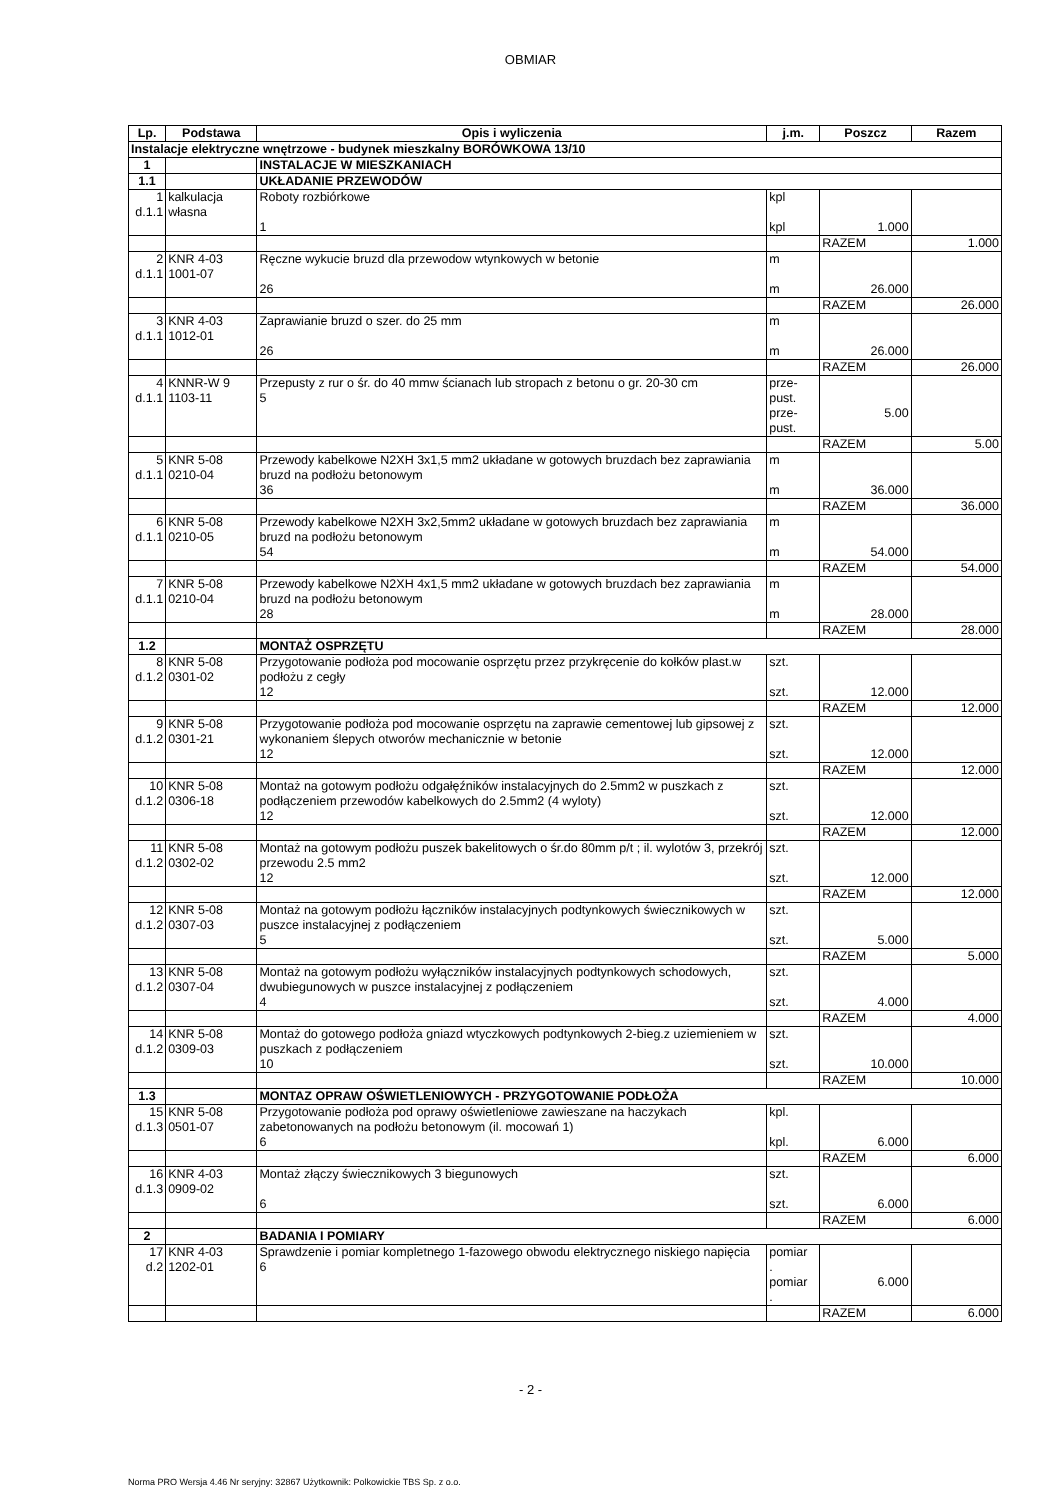OBMIAR
| Lp. | Podstawa | Opis i wyliczenia | j.m. | Poszcz | Razem |
| --- | --- | --- | --- | --- | --- |
| Instalacje elektryczne wnętrzowe - budynek mieszkalny BORÓWKOWA 13/10 | | | | | |
| 1 | | INSTALACJE W MIESZKANIACH | | | |
| 1.1 | | UKŁADANIE PRZEWODÓW | | | |
| 1 d.1.1 | kalkulacja własna | Roboty rozbiórkowe 1 | kpl kpl | 1.000 | |
| | | | | RAZEM | 1.000 |
| 2 d.1.1 | KNR 4-03 1001-07 | Ręczne wykucie bruzd dla przewodow wtynkowych w betonie 26 | m m | 26.000 | |
| | | | | RAZEM | 26.000 |
| 3 d.1.1 | KNR 4-03 1012-01 | Zaprawianie bruzd o szer. do 25 mm 26 | m m | 26.000 | |
| | | | | RAZEM | 26.000 |
| 4 d.1.1 | KNNR-W 9 1103-11 | Przepusty z rur o śr. do 40 mmw ścianach lub stropach z betonu o gr. 20-30 cm 5 | prze- pust. prze- pust. | 5.00 | |
| | | | | RAZEM | 5.00 |
| 5 d.1.1 | KNR 5-08 0210-04 | Przewody kabelkowe N2XH 3x1,5 mm2 układane w gotowych bruzdach bez zaprawiania bruzd na podłożu betonowym 36 | m m | 36.000 | |
| | | | | RAZEM | 36.000 |
| 6 d.1.1 | KNR 5-08 0210-05 | Przewody kabelkowe N2XH 3x2,5mm2 układane w gotowych bruzdach bez zaprawiania bruzd na podłożu betonowym 54 | m m | 54.000 | |
| | | | | RAZEM | 54.000 |
| 7 d.1.1 | KNR 5-08 0210-04 | Przewody kabelkowe N2XH 4x1,5 mm2 układane w gotowych bruzdach bez zaprawiania bruzd na podłożu betonowym 28 | m m | 28.000 | |
| | | | | RAZEM | 28.000 |
| 1.2 | | MONTAŻ OSPRZĘTU | | | |
| 8 d.1.2 | KNR 5-08 0301-02 | Przygotowanie podłoża pod mocowanie osprzętu przez przykręcenie do kołków plast.w podłożu z cegły 12 | szt. szt. | 12.000 | |
| | | | | RAZEM | 12.000 |
| 9 d.1.2 | KNR 5-08 0301-21 | Przygotowanie podłoża pod mocowanie osprzętu na zaprawie cementowej lub gipsowej z wykonaniem ślepych otworów mechanicznie w betonie 12 | szt. szt. | 12.000 | |
| | | | | RAZEM | 12.000 |
| 10 d.1.2 | KNR 5-08 0306-18 | Montaż na gotowym podłożu odgałęźników instalacyjnych do 2.5mm2 w puszkach z podłączeniem przewodów kabelkowych do 2.5mm2 (4 wyloty) 12 | szt. szt. | 12.000 | |
| | | | | RAZEM | 12.000 |
| 11 d.1.2 | KNR 5-08 0302-02 | Montaż na gotowym podłożu puszek bakelitowych o śr.do 80mm p/t ; il. wylotów 3, przekrój przewodu 2.5 mm2 12 | szt. szt. | 12.000 | |
| | | | | RAZEM | 12.000 |
| 12 d.1.2 | KNR 5-08 0307-03 | Montaż na gotowym podłożu łączników instalacyjnych podtynkowych świecznikowych w puszce instalacyjnej z podłączeniem 5 | szt. szt. | 5.000 | |
| | | | | RAZEM | 5.000 |
| 13 d.1.2 | KNR 5-08 0307-04 | Montaż na gotowym podłożu wyłączników instalacyjnych podtynkowych schodowych, dwubiegunowych w puszce instalacyjnej z podłączeniem 4 | szt. szt. | 4.000 | |
| | | | | RAZEM | 4.000 |
| 14 d.1.2 | KNR 5-08 0309-03 | Montaż do gotowego podłoża gniazd wtyczkowych podtynkowych 2-bieg.z uziemieniem w puszkach z podłączeniem 10 | szt. szt. | 10.000 | |
| | | | | RAZEM | 10.000 |
| 1.3 | | MONTAZ OPRAW OŚWIETLENIOWYCH - PRZYGOTOWANIE PODŁOŻA | | | |
| 15 d.1.3 | KNR 5-08 0501-07 | Przygotowanie podłoża pod oprawy oświetleniowe zawieszane na haczykach zabetonowanych na podłożu betonowym (il. mocowań 1) 6 | kpl. kpl. | 6.000 | |
| | | | | RAZEM | 6.000 |
| 16 d.1.3 | KNR 4-03 0909-02 | Montaż złączy świecznikowych 3 biegunowych 6 | szt. szt. | 6.000 | |
| | | | | RAZEM | 6.000 |
| 2 | | BADANIA I POMIARY | | | |
| 17 d.2 | KNR 4-03 1202-01 | Sprawdzenie i pomiar kompletnego 1-fazowego obwodu elektrycznego niskiego napięcia 6 | pomiar . pomiar . | 6.000 | |
| | | | | RAZEM | 6.000 |
- 2 -
Norma PRO Wersja 4.46 Nr seryjny: 32867 Użytkownik: Polkowickie TBS Sp. z o.o.